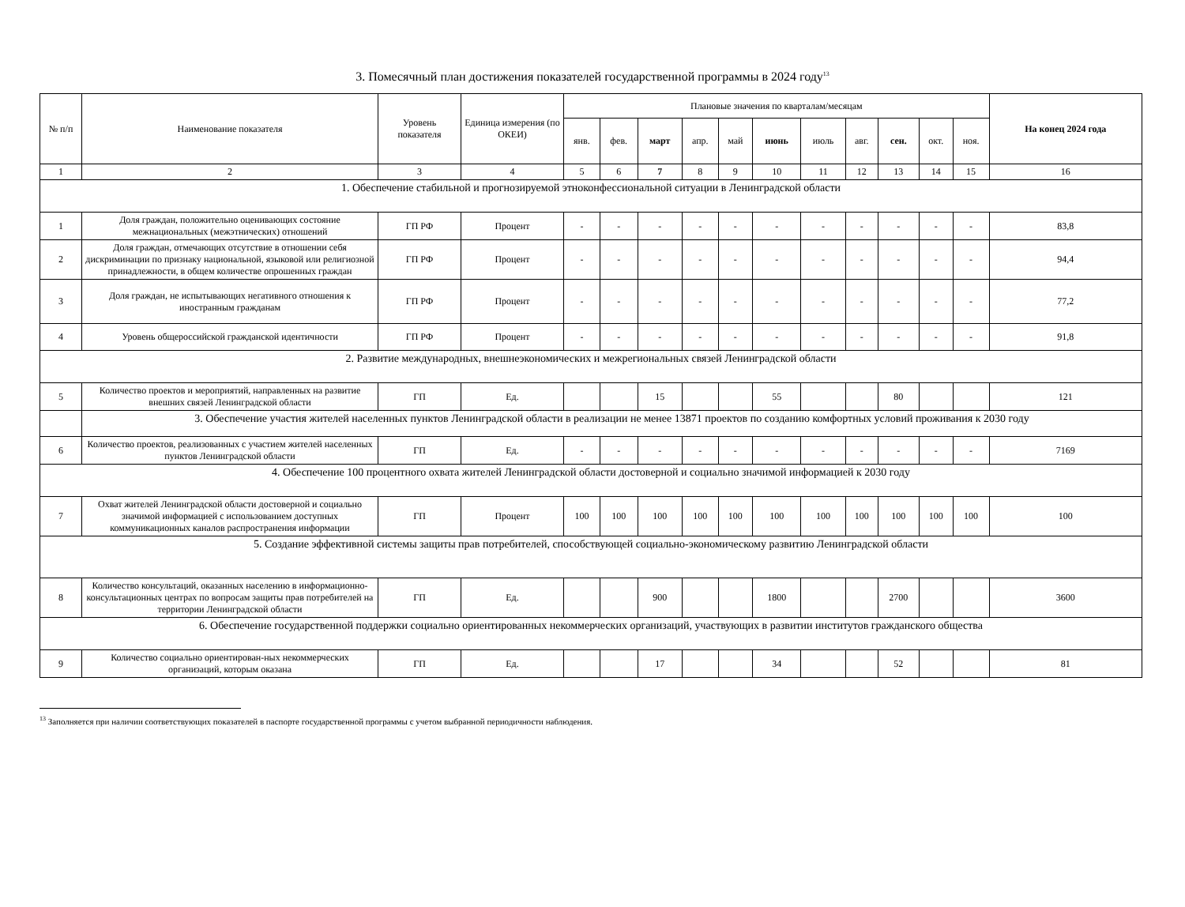3. Помесячный план достижения показателей государственной программы в 2024 году<sup>13</sup>
| № п/п | Наименование показателя | Уровень показателя | Единица измерения (по ОКЕИ) | Плановые значения по кварталам/месяцам | | | | | | | | | | | На конец 2024 года |
| --- | --- | --- | --- | --- | --- | --- | --- | --- | --- | --- | --- | --- | --- | --- | --- |
| | | | | янв. | фев. | март | апр. | май | июнь | июль | авг. | сен. | окт. | ноя. | |
| 1 | 2 | 3 | 4 | 5 | 6 | 7 | 8 | 9 | 10 | 11 | 12 | 13 | 14 | 15 | 16 |
| 1. Обеспечение стабильной и прогнозируемой этноконфессиональной ситуации в Ленинградской области | | | | | | | | | | | | | | | |
| 1 | Доля граждан, положительно оценивающих состояние межнациональных (межэтнических) отношений | ГП РФ | Процент | - | - | - | - | - | - | - | - | - | - | - | 83,8 |
| 2 | Доля граждан, отмечающих отсутствие в отношении себя дискриминации по признаку национальной, языковой или религиозной принадлежности, в общем количестве опрошенных граждан | ГП РФ | Процент | - | - | - | - | - | - | - | - | - | - | - | 94,4 |
| 3 | Доля граждан, не испытывающих негативного отношения к иностранным гражданам | ГП РФ | Процент | - | - | - | - | - | - | - | - | - | - | - | 77,2 |
| 4 | Уровень общероссийской гражданской идентичности | ГП РФ | Процент | - | - | - | - | - | - | - | - | - | - | - | 91,8 |
| 2. Развитие международных, внешнеэкономических и межрегиональных связей Ленинградской области | | | | | | | | | | | | | | | |
| 5 | Количество проектов и мероприятий, направленных на развитие внешних связей Ленинградской области | ГП | Ед. | | | 15 | | | 55 | | | 80 | | | 121 |
| | 3. Обеспечение участия жителей населенных пунктов Ленинградской области в реализации не менее 13871 проектов по созданию комфортных условий проживания к 2030 году | | | | | | | | | | | | | | |
| 6 | Количество проектов, реализованных с участием жителей населенных пунктов Ленинградской области | ГП | Ед. | - | - | - | - | - | - | - | - | - | - | - | 7169 |
| 4. Обеспечение 100 процентного охвата жителей Ленинградской области достоверной и социально значимой информацией к 2030 году | | | | | | | | | | | | | | | |
| 7 | Охват жителей Ленинградской области достоверной и социально значимой информацией с использованием доступных коммуникационных каналов распространения информации | ГП | Процент | 100 | 100 | 100 | 100 | 100 | 100 | 100 | 100 | 100 | 100 | 100 | 100 |
| 5. Создание эффективной системы защиты прав потребителей, способствующей социально-экономическому развитию Ленинградской области | | | | | | | | | | | | | | | |
| 8 | Количество консультаций, оказанных населению в информационно-консультационных центрах по вопросам защиты прав потребителей на территории Ленинградской области | ГП | Ед. | | | 900 | | | 1800 | | | 2700 | | | 3600 |
| 6. Обеспечение государственной поддержки социально ориентированных некоммерческих организаций, участвующих в развитии институтов гражданского общества | | | | | | | | | | | | | | | |
| 9 | Количество социально ориентирован-ных некоммерческих организаций, которым оказана | ГП | Ед. | | | 17 | | | 34 | | | 52 | | | 81 |
<sup>13</sup> Заполняется при наличии соответствующих показателей в паспорте государственной программы с учетом выбранной периодичности наблюдения.